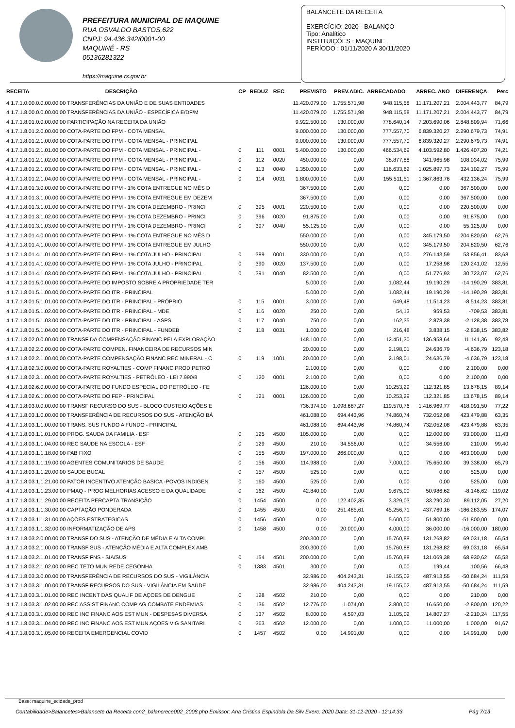PREFEITURA MUNICIPAL DE MAQUINE
RUA OSVALDO BASTOS,622
CNPJ: 94.436.342/0001-00
MAQUINÉ - RS
05136281322
https://maquine.rs.gov.br
BALANCETE DA RECEITA
EXERCÍCIO: 2020 - BALANÇO
Tipo: Analítico
INSTITUIÇÕES : MAQUINE
PERÍODO : 01/11/2020 A 30/11/2020
| RECEITA | DESCRIÇÃO | CP | REDUZ | REC | PREVISTO | PREV.ADIC. | ARRECADADO | ARREC. ANO | DIFERENÇA | Perc |
| --- | --- | --- | --- | --- | --- | --- | --- | --- | --- | --- |
| 4.1.7.1.0.00.0.0.00.00.00 TRANSFERÊNCIAS DA UNIÃO E DE SUAS ENTIDADES | | | | | 11.420.079,00 | 1.755.571,98 | 948.115,58 | 11.171.207,21 | 2.004.443,77 | 84,79 |
| 4.1.7.1.8.00.0.0.00.00.00 TRANSFERÊNCIAS DA UNIÃO - ESPECÍFICA E/DF/M | | | | | 11.420.079,00 | 1.755.571,98 | 948.115,58 | 11.171.207,21 | 2.004.443,77 | 84,79 |
| 4.1.7.1.8.01.0.0.00.00.00 PARTICIPAÇÃO NA RECEITA DA UNIÃO | | | | | 9.922.500,00 | 130.000,00 | 778.640,14 | 7.203.690,06 | 2.848.809,94 | 71,66 |
| 4.1.7.1.8.01.2.0.00.00.00 COTA-PARTE DO FPM - COTA MENSAL | | | | | 9.000.000,00 | 130.000,00 | 777.557,70 | 6.839.320,27 | 2.290.679,73 | 74,91 |
| 4.1.7.1.8.01.2.1.00.00.00 COTA-PARTE DO FPM - COTA MENSAL - PRINCIPAL | | | | | 9.000.000,00 | 130.000,00 | 777.557,70 | 6.839.320,27 | 2.290.679,73 | 74,91 |
| 4.1.7.1.8.01.2.1.01.00.00 COTA-PARTE DO FPM - COTA MENSAL - PRINCIPAL - | | 0 | 111 | 0001 | 5.400.000,00 | 130.000,00 | 466.534,69 | 4.103.592,80 | 1.426.407,20 | 74,21 |
| 4.1.7.1.8.01.2.1.02.00.00 COTA-PARTE DO FPM - COTA MENSAL - PRINCIPAL - | | 0 | 112 | 0020 | 450.000,00 | 0,00 | 38.877,88 | 341.965,98 | 108.034,02 | 75,99 |
| 4.1.7.1.8.01.2.1.03.00.00 COTA-PARTE DO FPM - COTA MENSAL - PRINCIPAL - | | 0 | 113 | 0040 | 1.350.000,00 | 0,00 | 116.633,62 | 1.025.897,73 | 324.102,27 | 75,99 |
| 4.1.7.1.8.01.2.1.04.00.00 COTA-PARTE DO FPM - COTA MENSAL - PRINCIPAL - | | 0 | 114 | 0031 | 1.800.000,00 | 0,00 | 155.511,51 | 1.367.863,76 | 432.136,24 | 75,99 |
| 4.1.7.1.8.01.3.0.00.00.00 COTA-PARTE DO FPM - 1% COTA ENTREGUE NO MÊS D | | | | | 367.500,00 | 0,00 | 0,00 | 0,00 | 367.500,00 | 0,00 |
| 4.1.7.1.8.01.3.1.00.00.00 COTA-PARTE DO FPM - 1% COTA ENTREGUE EM DEZEM | | | | | 367.500,00 | 0,00 | 0,00 | 0,00 | 367.500,00 | 0,00 |
| 4.1.7.1.8.01.3.1.01.00.00 COTA-PARTE DO FPM - 1% COTA DEZEMBRO - PRINCI | | 0 | 395 | 0001 | 220.500,00 | 0,00 | 0,00 | 0,00 | 220.500,00 | 0,00 |
| 4.1.7.1.8.01.3.1.02.00.00 COTA-PARTE DO FPM - 1% COTA DEZEMBRO - PRINCI | | 0 | 396 | 0020 | 91.875,00 | 0,00 | 0,00 | 0,00 | 91.875,00 | 0,00 |
| 4.1.7.1.8.01.3.1.03.00.00 COTA-PARTE DO FPM - 1% COTA DEZEMBRO - PRINCI | | 0 | 397 | 0040 | 55.125,00 | 0,00 | 0,00 | 0,00 | 55.125,00 | 0,00 |
| 4.1.7.1.8.01.4.0.00.00.00 COTA-PARTE DO FPM - 1% COTA ENTREGUE NO MÊS D | | | | | 550.000,00 | 0,00 | 0,00 | 345.179,50 | 204.820,50 | 62,76 |
| 4.1.7.1.8.01.4.1.00.00.00 COTA-PARTE DO FPM - 1% COTA ENTREGUE EM JULHO | | | | | 550.000,00 | 0,00 | 0,00 | 345.179,50 | 204.820,50 | 62,76 |
| 4.1.7.1.8.01.4.1.01.00.00 COTA-PARTE DO FPM - 1% COTA JULHO - PRINCIPAL | | 0 | 389 | 0001 | 330.000,00 | 0,00 | 0,00 | 276.143,59 | 53.856,41 | 83,68 |
| 4.1.7.1.8.01.4.1.02.00.00 COTA-PARTE DO FPM - 1% COTA JULHO - PRINCIPAL | | 0 | 390 | 0020 | 137.500,00 | 0,00 | 0,00 | 17.258,98 | 120.241,02 | 12,55 |
| 4.1.7.1.8.01.4.1.03.00.00 COTA-PARTE DO FPM - 1% COTA JULHO - PRINCIPAL | | 0 | 391 | 0040 | 82.500,00 | 0,00 | 0,00 | 51.776,93 | 30.723,07 | 62,76 |
| 4.1.7.1.8.01.5.0.00.00.00 COTA-PARTE DO IMPOSTO SOBRE A PROPRIEDADE TER | | | | | 5.000,00 | 0,00 | 1.082,44 | 19.190,29 | -14.190,29 | 383,81 |
| 4.1.7.1.8.01.5.1.00.00.00 COTA-PARTE DO ITR - PRINCIPAL | | | | | 5.000,00 | 0,00 | 1.082,44 | 19.190,29 | -14.190,29 | 383,81 |
| 4.1.7.1.8.01.5.1.01.00.00 COTA-PARTE DO ITR - PRINCIPAL - PRÓPRIO | | 0 | 115 | 0001 | 3.000,00 | 0,00 | 649,48 | 11.514,23 | -8.514,23 | 383,81 |
| 4.1.7.1.8.01.5.1.02.00.00 COTA-PARTE DO ITR - PRINCIPAL - MDE | | 0 | 116 | 0020 | 250,00 | 0,00 | 54,13 | 959,53 | -709,53 | 383,81 |
| 4.1.7.1.8.01.5.1.03.00.00 COTA-PARTE DO ITR - PRINCIPAL - ASPS | | 0 | 117 | 0040 | 750,00 | 0,00 | 162,35 | 2.878,38 | -2.128,38 | 383,78 |
| 4.1.7.1.8.01.5.1.04.00.00 COTA-PARTE DO ITR - PRINCIPAL - FUNDEB | | 0 | 118 | 0031 | 1.000,00 | 0,00 | 216,48 | 3.838,15 | -2.838,15 | 383,82 |
| 4.1.7.1.8.02.0.0.00.00.00 TRANSF DA COMPENSAÇÃO FINANC PELA EXPLORAÇÃO | | | | | 148.100,00 | 0,00 | 12.451,30 | 136.958,64 | 11.141,36 | 92,48 |
| 4.1.7.1.8.02.2.0.00.00.00 COTA-PARTE COMPEN. FINANCEIRA DE RECURSOS MIN | | | | | 20.000,00 | 0,00 | 2.198,01 | 24.636,79 | -4.636,79 | 123,18 |
| 4.1.7.1.8.02.2.1.00.00.00 COTA-PARTE COMPENSAÇÃO FINANC REC MINERAL - C | | 0 | 119 | 1001 | 20.000,00 | 0,00 | 2.198,01 | 24.636,79 | -4.636,79 | 123,18 |
| 4.1.7.1.8.02.3.0.00.00.00 COTA-PARTE ROYALTIES - COMP FINANC PROD PETRÓ | | | | | 2.100,00 | 0,00 | 0,00 | 0,00 | 2.100,00 | 0,00 |
| 4.1.7.1.8.02.3.1.00.00.00 COTA-PARTE ROYALTIES - PETRÓLEO - LEI 7.990/8 | | 0 | 120 | 0001 | 2.100,00 | 0,00 | 0,00 | 0,00 | 2.100,00 | 0,00 |
| 4.1.7.1.8.02.6.0.00.00.00 COTA-PARTE DO FUNDO ESPECIAL DO PETRÓLEO - FE | | | | | 126.000,00 | 0,00 | 10.253,29 | 112.321,85 | 13.678,15 | 89,14 |
| 4.1.7.1.8.02.6.1.00.00.00 COTA-PARTE DO FEP - PRINCIPAL | | 0 | 121 | 0001 | 126.000,00 | 0,00 | 10.253,29 | 112.321,85 | 13.678,15 | 89,14 |
| 4.1.7.1.8.03.0.0.00.00.00 TRANSF RECURSO DO SUS - BLOCO CUSTEIO AÇÕES E | | | | | 736.374,00 | 1.098.687,27 | 119.570,76 | 1.416.969,77 | 418.091,50 | 77,22 |
| 4.1.7.1.8.03.1.0.00.00.00 TRANSFERÊNCIA DE RECURSOS DO SUS - ATENÇÃO BÁ | | | | | 461.088,00 | 694.443,96 | 74.860,74 | 732.052,08 | 423.479,88 | 63,35 |
| 4.1.7.1.8.03.1.1.00.00.00 TRANS. SUS FUNDO A FUNDO - PRINCIPAL | | | | | 461.088,00 | 694.443,96 | 74.860,74 | 732.052,08 | 423.479,88 | 63,35 |
| 4.1.7.1.8.03.1.1.01.00.00 PROG. SAUDA DA FAMILIA - ESF | | 0 | 125 | 4500 | 105.000,00 | 0,00 | 0,00 | 12.000,00 | 93.000,00 | 11,43 |
| 4.1.7.1.8.03.1.1.04.00.00 REC SAUDE NA ESCOLA - ESF | | 0 | 129 | 4500 | 210,00 | 34.556,00 | 0,00 | 34.556,00 | 210,00 | 99,40 |
| 4.1.7.1.8.03.1.1.18.00.00 PAB FIXO | | 0 | 155 | 4500 | 197.000,00 | 266.000,00 | 0,00 | 0,00 | 463.000,00 | 0,00 |
| 4.1.7.1.8.03.1.1.19.00.00 AGENTES COMUNITARIOS DE SAUDE | | 0 | 156 | 4500 | 114.988,00 | 0,00 | 7.000,00 | 75.650,00 | 39.338,00 | 65,79 |
| 4.1.7.1.8.03.1.1.20.00.00 SAUDE BUCAL | | 0 | 157 | 4500 | 525,00 | 0,00 | 0,00 | 0,00 | 525,00 | 0,00 |
| 4.1.7.1.8.03.1.1.21.00.00 FATOR INCENTIVO ATENÇÃO BASICA -POVOS INDIGEN | | 0 | 160 | 4500 | 525,00 | 0,00 | 0,00 | 0,00 | 525,00 | 0,00 |
| 4.1.7.1.8.03.1.1.23.00.00 PMAQ - PROG MELHORIAS ACESSO E DA QUALIDADE | | 0 | 162 | 4500 | 42.840,00 | 0,00 | 9.675,00 | 50.986,62 | -8.146,62 | 119,02 |
| 4.1.7.1.8.03.1.1.29.00.00 RECEITA PERCAPTA TRANSIÇÃO | | 0 | 1454 | 4500 | 0,00 | 122.402,35 | 3.329,03 | 33.290,30 | 89.112,05 | 27,20 |
| 4.1.7.1.8.03.1.1.30.00.00 CAPTAÇÃO PONDERADA | | 0 | 1455 | 4500 | 0,00 | 251.485,61 | 45.256,71 | 437.769,16 | -186.283,55 | 174,07 |
| 4.1.7.1.8.03.1.1.31.00.00 AÇÕES ESTRATEGICAS | | 0 | 1456 | 4500 | 0,00 | 0,00 | 5.600,00 | 51.800,00 | -51.800,00 | 0,00 |
| 4.1.7.1.8.03.1.1.32.00.00 INFORMATIZAÇÃO DE APS | | 0 | 1458 | 4500 | 0,00 | 20.000,00 | 4.000,00 | 36.000,00 | -16.000,00 | 180,00 |
| 4.1.7.1.8.03.2.0.00.00.00 TRANSF DO SUS - ATENÇÃO DE MÉDIA E ALTA COMPL | | | | | 200.300,00 | 0,00 | 15.760,88 | 131.268,82 | 69.031,18 | 65,54 |
| 4.1.7.1.8.03.2.1.00.00.00 TRANSF SUS - ATENÇÃO MÉDIA E ALTA COMPLEX AMB | | | | | 200.300,00 | 0,00 | 15.760,88 | 131.268,82 | 69.031,18 | 65,54 |
| 4.1.7.1.8.03.2.1.01.00.00 TRANSF FNS - SIA/SUS | | 0 | 154 | 4501 | 200.000,00 | 0,00 | 15.760,88 | 131.069,38 | 68.930,62 | 65,53 |
| 4.1.7.1.8.03.2.1.02.00.00 REC TETO MUN REDE CEGONHA | | 0 | 1383 | 4501 | 300,00 | 0,00 | 0,00 | 199,44 | 100,56 | 66,48 |
| 4.1.7.1.8.03.3.0.00.00.00 TRANSFERÊNCIA DE RECURSOS DO SUS - VIGILÂNCIA | | | | | 32.986,00 | 404.243,31 | 19.155,02 | 487.913,55 | -50.684,24 | 111,59 |
| 4.1.7.1.8.03.3.1.00.00.00 TRANSF RECURSOS DO SUS - VIGILÂNCIA EM SAÚDE | | | | | 32.986,00 | 404.243,31 | 19.155,02 | 487.913,55 | -50.684,24 | 111,59 |
| 4.1.7.1.8.03.3.1.01.00.00 REC INCENT DAS QUALIF DE AÇOES DE DENGUE | | 0 | 128 | 4502 | 210,00 | 0,00 | 0,00 | 0,00 | 210,00 | 0,00 |
| 4.1.7.1.8.03.3.1.02.00.00 REC ASSIST FINANC COMP AG COMBATE ENDEMIAS | | 0 | 136 | 4502 | 12.776,00 | 1.074,00 | 2.800,00 | 16.650,00 | -2.800,00 | 120,22 |
| 4.1.7.1.8.03.3.1.03.00.00 REC INC FINANC AOS EST MUN - DESPESAS DIVERSA | | 0 | 137 | 4502 | 8.000,00 | 4.597,03 | 1.105,02 | 14.807,27 | -2.210,24 | 117,55 |
| 4.1.7.1.8.03.3.1.04.00.00 REC INC FINANC AOS EST MUN AÇOES VIG SANITARI | | 0 | 363 | 4502 | 12.000,00 | 0,00 | 1.000,00 | 11.000,00 | 1.000,00 | 91,67 |
| 4.1.7.1.8.03.3.1.05.00.00 RECEITA EMERGENCIAL COVID | | 0 | 1457 | 4502 | 0,00 | 14.991,00 | 0,00 | 0,00 | 14.991,00 | 0,00 |
Base: maquine_ecidade_prod
Contabilidade>Balancetes>Balancete da Receita con2_balancrece002_2008.php Emissor: Ana Cristina Espindola Da Silv Exerc: 2020 Data: 31-12-2020 - 12:14:33 Pág 7/13